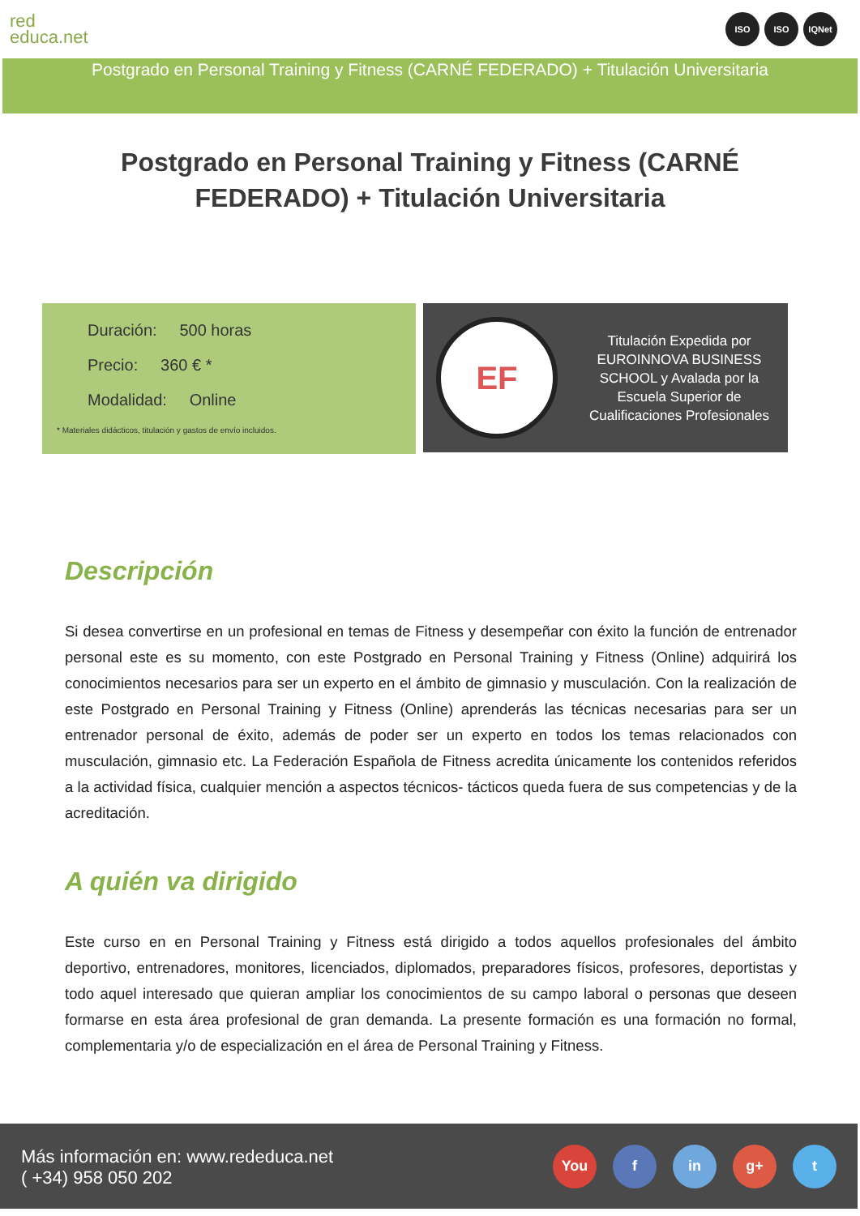red
educa.net
ISO ISO IQNet
Postgrado en Personal Training y Fitness (CARNÉ FEDERADO) + Titulación Universitaria
Postgrado en Personal Training y Fitness (CARNÉ FEDERADO) + Titulación Universitaria
Duración: 500 horas
Precio: 360 € *
Modalidad: Online
* Materiales didácticos, titulación y gastos de envío incluidos.
EF
Titulación Expedida por EUROINNOVA BUSINESS SCHOOL y Avalada por la Escuela Superior de Cualificaciones Profesionales
Descripción
Si desea convertirse en un profesional en temas de Fitness y desempeñar con éxito la función de entrenador personal este es su momento, con este Postgrado en Personal Training y Fitness (Online) adquirirá los conocimientos necesarios para ser un experto en el ámbito de gimnasio y musculación. Con la realización de este Postgrado en Personal Training y Fitness (Online) aprenderás las técnicas necesarias para ser un entrenador personal de éxito, además de poder ser un experto en todos los temas relacionados con musculación, gimnasio etc. La Federación Española de Fitness acredita únicamente los contenidos referidos a la actividad física, cualquier mención a aspectos técnicos- tácticos queda fuera de sus competencias y de la acreditación.
A quién va dirigido
Este curso en en Personal Training y Fitness está dirigido a todos aquellos profesionales del ámbito deportivo, entrenadores, monitores, licenciados, diplomados, preparadores físicos, profesores, deportistas y todo aquel interesado que quieran ampliar los conocimientos de su campo laboral o personas que deseen formarse en esta área profesional de gran demanda. La presente formación es una formación no formal, complementaria y/o de especialización en el área de Personal Training y Fitness.
Más información en: www.rededuca.net
( +34) 958 050 202
You f in g+ t